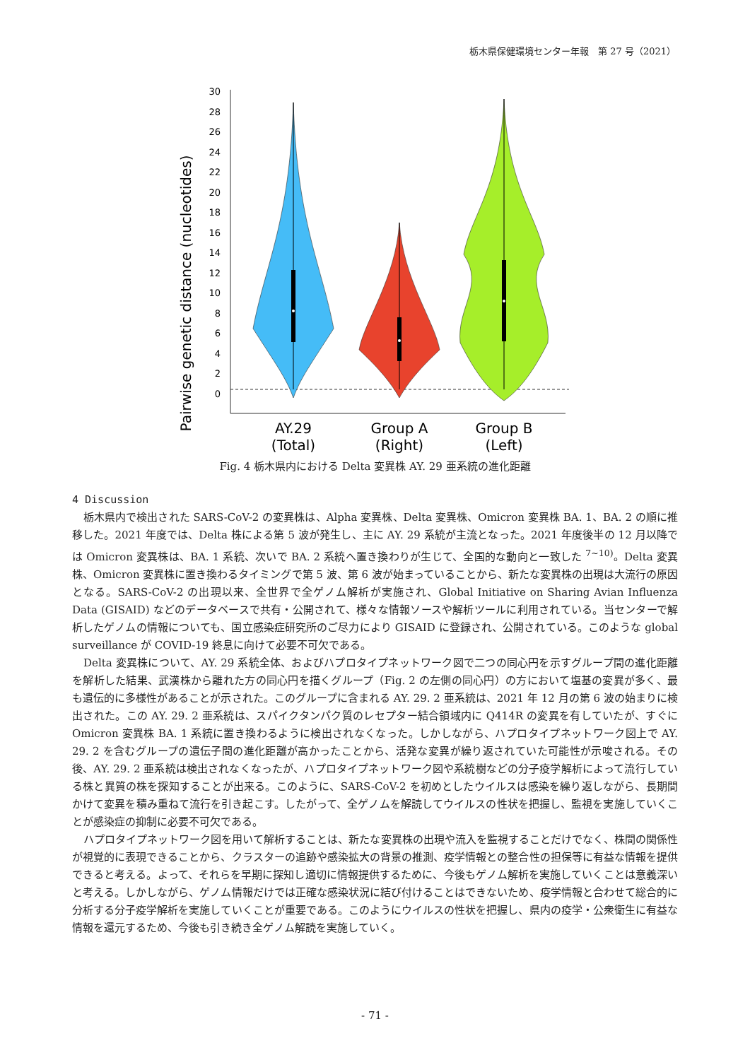栃木県保健環境センター年報　第 27 号（2021）
Pairwise genetic distance (nucleotides)
30
28
26
24
22
20
18
16
14
12
10
8
6
4
2
0
AY.29
(Total)
Group A
(Right)
Group B
(Left)
Fig. 4 栃木県内における Delta 変異株 AY. 29 亜系統の進化距離
4 Discussion
栃木県内で検出された SARS-CoV-2 の変異株は、Alpha 変異株、Delta 変異株、Omicron 変異株 BA. 1、BA. 2 の順に推移した。2021 年度では、Delta 株による第 5 波が発生し、主に AY. 29 系統が主流となった。2021 年度後半の 12 月以降では Omicron 変異株は、BA. 1 系統、次いで BA. 2 系統へ置き換わりが生じて、全国的な動向と一致した <sup>7~10)</sup>。Delta 変異株、Omicron 変異株に置き換わるタイミングで第 5 波、第 6 波が始まっていることから、新たな変異株の出現は大流行の原因となる。SARS-CoV-2 の出現以来、全世界で全ゲノム解析が実施され、Global Initiative on Sharing Avian Influenza Data (GISAID) などのデータベースで共有・公開されて、様々な情報ソースや解析ツールに利用されている。当センターで解析したゲノムの情報についても、国立感染症研究所のご尽力により GISAID に登録され、公開されている。このような global surveillance が COVID-19 終息に向けて必要不可欠である。
Delta 変異株について、AY. 29 系統全体、およびハプロタイプネットワーク図で二つの同心円を示すグループ間の進化距離を解析した結果、武漢株から離れた方の同心円を描くグループ（Fig. 2 の左側の同心円）の方において塩基の変異が多く、最も遺伝的に多様性があることが示された。このグループに含まれる AY. 29. 2 亜系統は、2021 年 12 月の第 6 波の始まりに検出された。この AY. 29. 2 亜系統は、スパイクタンパク質のレセプター結合領域内に Q414R の変異を有していたが、すぐに Omicron 変異株 BA. 1 系統に置き換わるように検出されなくなった。しかしながら、ハプロタイプネットワーク図上で AY. 29. 2 を含むグループの遺伝子間の進化距離が高かったことから、活発な変異が繰り返されていた可能性が示唆される。その後、AY. 29. 2 亜系統は検出されなくなったが、ハプロタイプネットワーク図や系統樹などの分子疫学解析によって流行している株と異質の株を探知することが出来る。このように、SARS-CoV-2 を初めとしたウイルスは感染を繰り返しながら、長期間かけて変異を積み重ねて流行を引き起こす。したがって、全ゲノムを解読してウイルスの性状を把握し、監視を実施していくことが感染症の抑制に必要不可欠である。
ハプロタイプネットワーク図を用いて解析することは、新たな変異株の出現や流入を監視することだけでなく、株間の関係性が視覚的に表現できることから、クラスターの追跡や感染拡大の背景の推測、疫学情報との整合性の担保等に有益な情報を提供できると考える。よって、それらを早期に探知し適切に情報提供するために、今後もゲノム解析を実施していくことは意義深いと考える。しかしながら、ゲノム情報だけでは正確な感染状況に結び付けることはできないため、疫学情報と合わせて総合的に分析する分子疫学解析を実施していくことが重要である。このようにウイルスの性状を把握し、県内の疫学・公衆衛生に有益な情報を還元するため、今後も引き続き全ゲノム解読を実施していく。
- 71 -